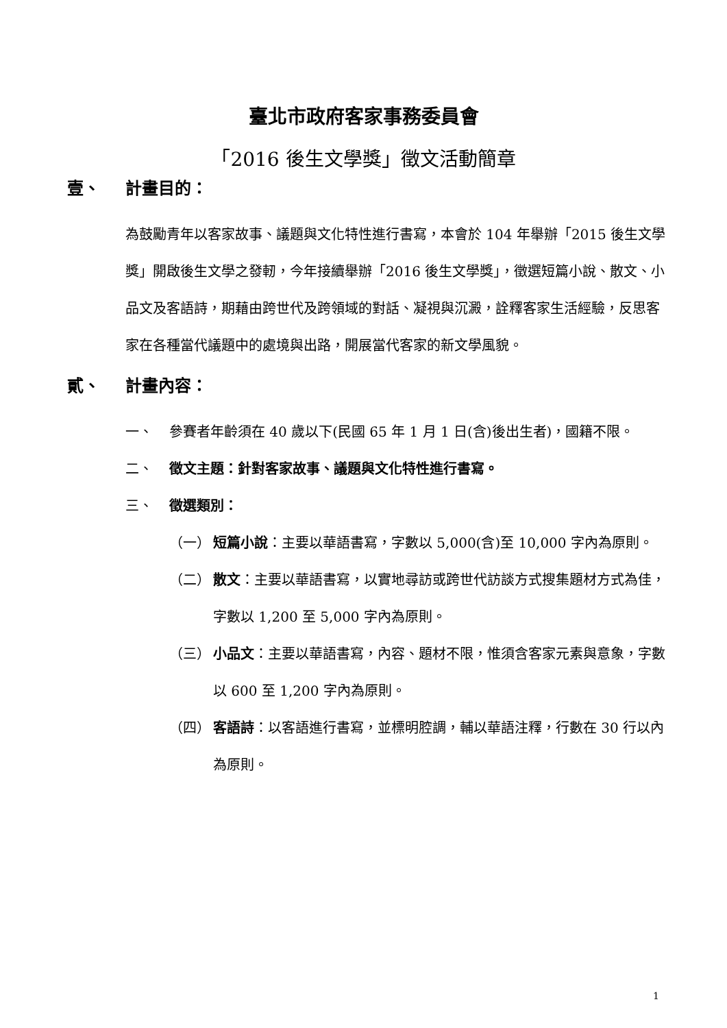臺北市政府客家事務委員會
「2016 後生文學獎」徵文活動簡章
壹、 計畫目的：
為鼓勵青年以客家故事、議題與文化特性進行書寫，本會於 104 年舉辦「2015 後生文學獎」開啟後生文學之發軔，今年接續舉辦「2016 後生文學獎」，徵選短篇小說、散文、小品文及客語詩，期藉由跨世代及跨領域的對話、凝視與沉澱，詮釋客家生活經驗，反思客家在各種當代議題中的處境與出路，開展當代客家的新文學風貌。
貳、 計畫內容：
一、 參賽者年齡須在 40 歲以下(民國 65 年 1 月 1 日(含)後出生者)，國籍不限。
二、 徵文主題：針對客家故事、議題與文化特性進行書寫。
三、 徵選類別：
（一） 短篇小說：主要以華語書寫，字數以 5,000(含)至 10,000 字內為原則。
（二） 散文：主要以華語書寫，以實地尋訪或跨世代訪談方式搜集題材方式為佳，字數以 1,200 至 5,000 字內為原則。
（三） 小品文：主要以華語書寫，內容、題材不限，惟須含客家元素與意象，字數以 600 至 1,200 字內為原則。
（四） 客語詩：以客語進行書寫，並標明腔調，輔以華語注釋，行數在 30 行以內為原則。
1